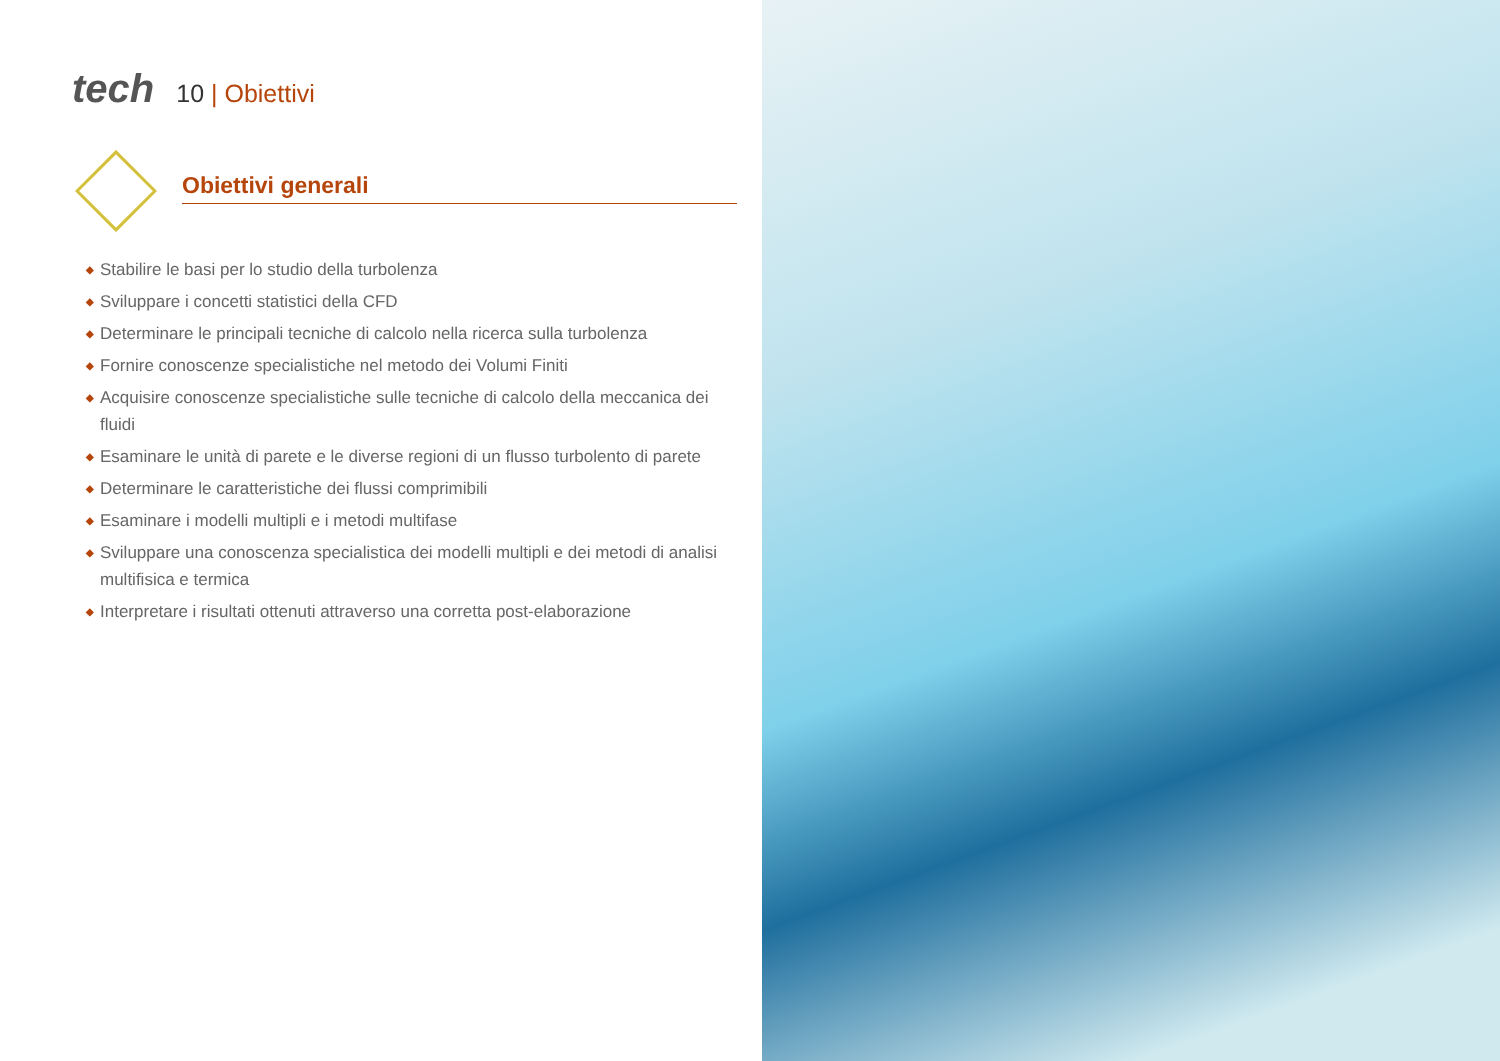tech
10 | Obiettivi
Obiettivi generali
◆ Stabilire le basi per lo studio della turbolenza
◆ Sviluppare i concetti statistici della CFD
◆ Determinare le principali tecniche di calcolo nella ricerca sulla turbolenza
◆ Fornire conoscenze specialistiche nel metodo dei Volumi Finiti
◆ Acquisire conoscenze specialistiche sulle tecniche di calcolo della meccanica dei fluidi
◆ Esaminare le unità di parete e le diverse regioni di un flusso turbolento di parete
◆ Determinare le caratteristiche dei flussi comprimibili
◆ Esaminare i modelli multipli e i metodi multifase
◆ Sviluppare una conoscenza specialistica dei modelli multipli e dei metodi di analisi multifisica e termica
◆ Interpretare i risultati ottenuti attraverso una corretta post-elaborazione